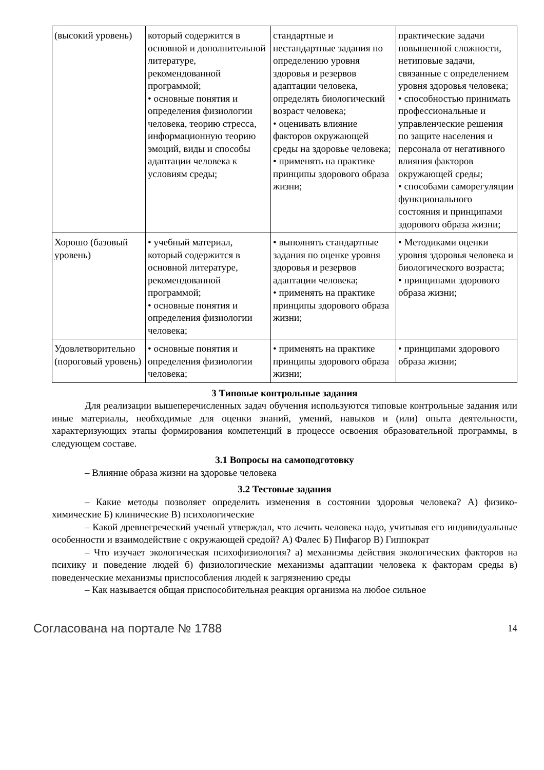| (высокий уровень) | который содержится в основной и дополнительной литературе, рекомендованной программой; • основные понятия и определения физиологии человека, теорию стресса, информационную теорию эмоций, виды и способы адаптации человека к условиям среды; | стандартные и нестандартные задания по определению уровня здоровья и резервов адаптации человека, определять биологический возраст человека; • оценивать влияние факторов окружающей среды на здоровье человека; • применять на практике принципы здорового образа жизни; | практические задачи повышенной сложности, нетиповые задачи, связанные с определением уровня здоровья человека; • способностью принимать профессиональные и управленческие решения по защите населения и персонала от негативного влияния факторов окружающей среды; • способами саморегуляции функционального состояния и принципами здорового образа жизни; |
| Хорошо (базовый уровень) | • учебный материал, который содержится в основной литературе, рекомендованной программой; • основные понятия и определения физиологии человека; | • выполнять стандартные задания по оценке уровня здоровья и резервов адаптации человека; • применять на практике принципы здорового образа жизни; | • Методиками оценки уровня здоровья человека и биологического возраста; • принципами здорового образа жизни; |
| Удовлетворительно (пороговый уровень) | • основные понятия и определения физиологии человека; | • применять на практике принципы здорового образа жизни; | • принципами здорового образа жизни; |
3 Типовые контрольные задания
Для реализации вышеперечисленных задач обучения используются типовые контрольные задания или иные материалы, необходимые для оценки знаний, умений, навыков и (или) опыта деятельности, характеризующих этапы формирования компетенций в процессе освоения образовательной программы, в следующем составе.
3.1 Вопросы на самоподготовку
– Влияние образа жизни на здоровье человека
3.2 Тестовые задания
– Какие методы позволяет определить изменения в состоянии здоровья человека? А) физико-химические Б) клинические В) психологические
– Какой древнегреческий ученый утверждал, что лечить человека надо, учитывая его индивидуальные особенности и взаимодействие с окружающей средой? А) Фалес Б) Пифагор В) Гиппократ
– Что изучает экологическая психофизиология? а) механизмы действия экологических факторов на психику и поведение людей б) физиологические механизмы адаптации человека к факторам среды в) поведенческие механизмы приспособления людей к загрязнению среды
– Как называется общая приспособительная реакция организма на любое сильное
Согласована на портале № 1788 14